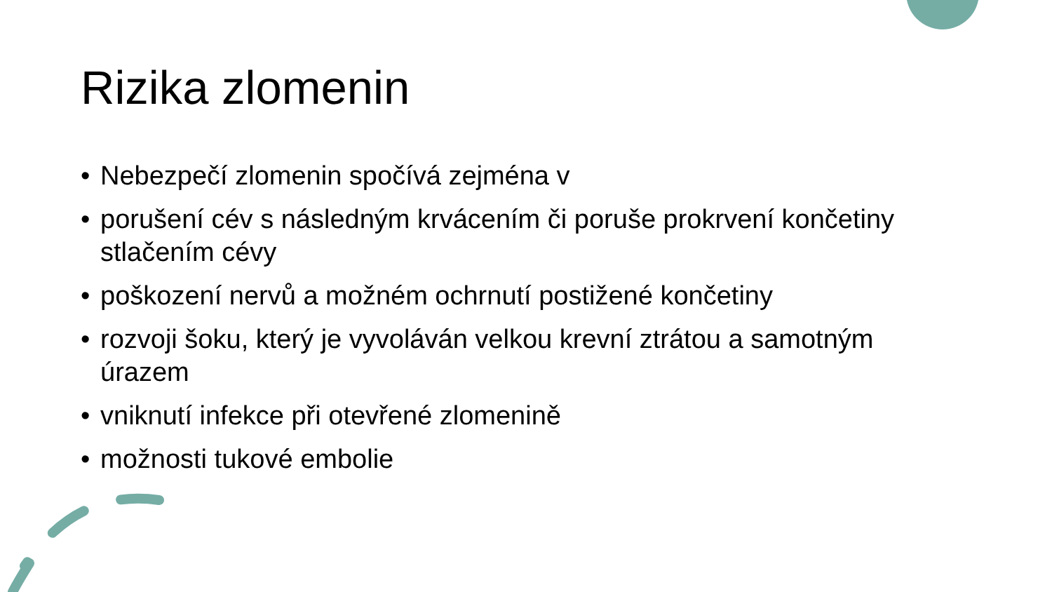Rizika zlomenin
• Nebezpečí zlomenin spočívá zejména v
• porušení cév s následným krvácením či poruše prokrvení končetiny stlačením cévy
• poškození nervů a možném ochrnutí postižené končetiny
• rozvoji šoku, který je vyvoláván velkou krevní ztrátou a samotným úrazem
• vniknutí infekce při otevřené zlomenině
• možnosti tukové embolie